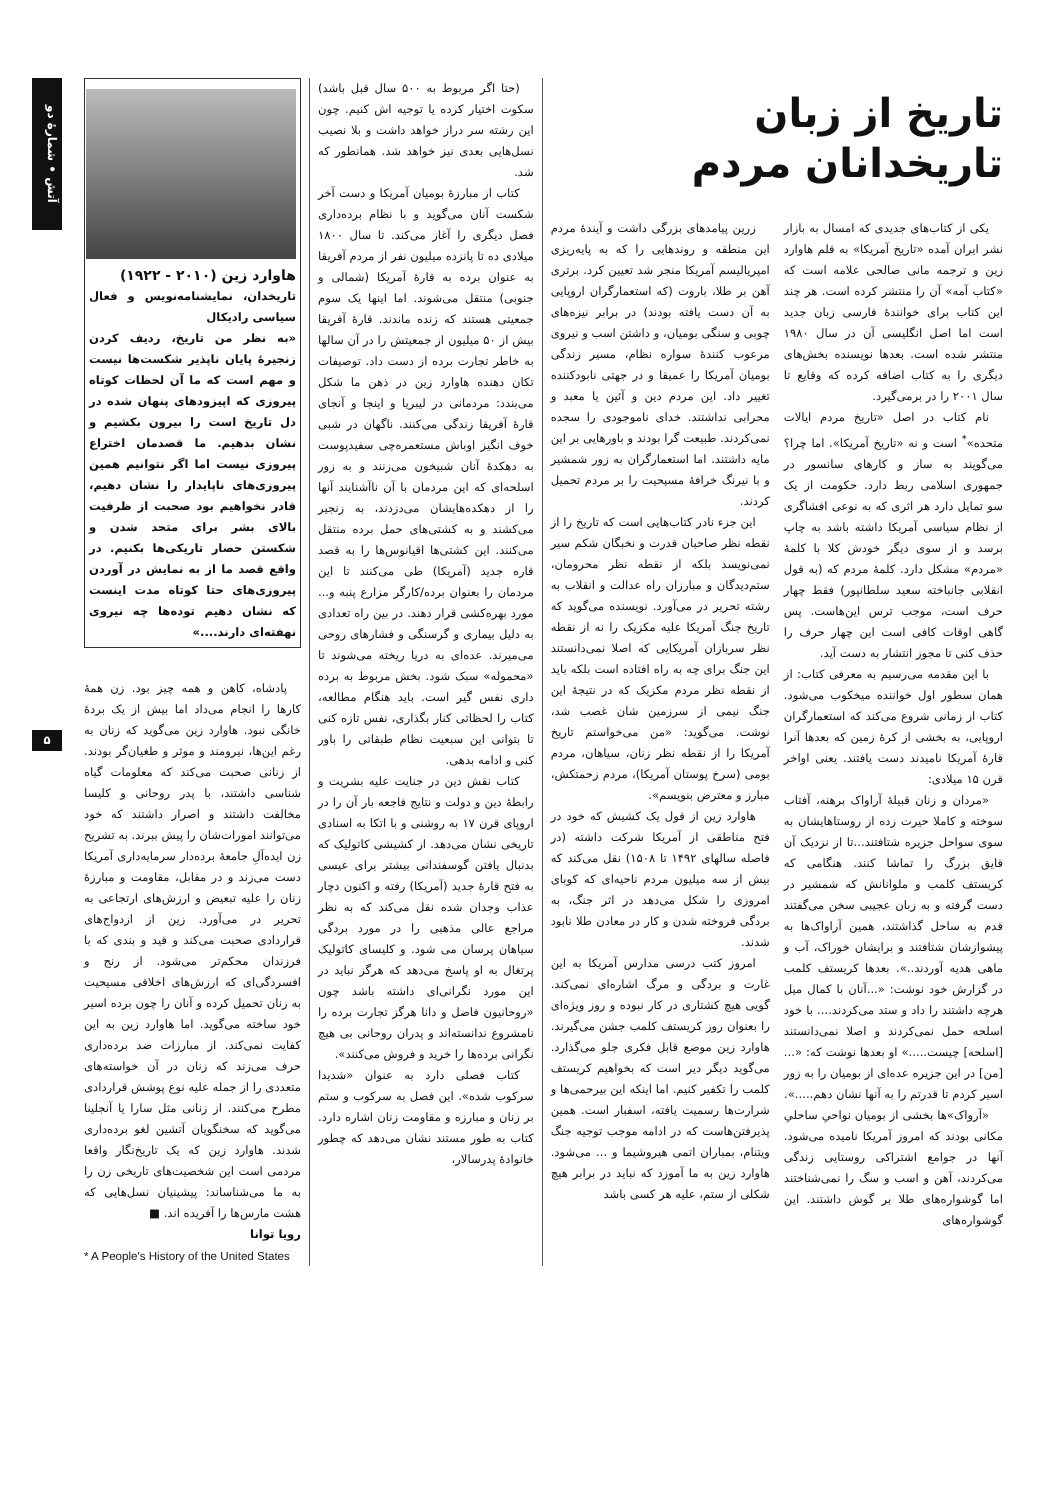آتش • شمارهٔ دو
۵
تاریخ از زبان تاریخدانان مردم
یکی از کتاب‌های جدیدی که امسال به بازار نشر ایران آمده «تاریخ آمریکا» به قلم هاوارد زین و ترجمه مانی صالحی علامه است که «کتاب آمه» آن را منتشر کرده است. هر چند این کتاب برای خوانندهٔ فارسی زبان جدید است اما اصل انگلیسی آن در سال ۱۹۸۰ منتشر شده است. بعدها نویسنده بخش‌های دیگری را به کتاب اضافه کرده که وقایع تا سال ۲۰۰۱ را در برمی‌گیرد.
نام کتاب در اصل «تاریخ مردم ایالات متحده»<sup>*</sup> است و نه «تاریخ آمریکا». اما چرا؟ می‌گویند به ساز و کارهای سانسور در جمهوری اسلامی ربط دارد. حکومت از یک سو تمایل دارد هر اثری که به نوعی افشاگری از نظام سیاسی آمریکا داشته باشد به چاپ برسد و از سوی دیگر خودش کلا با کلمهٔ «مردم» مشکل دارد. کلمهٔ مردم که (به قول انقلابی جانباخته سعید سلطانپور) فقط چهار حرف است، موجب ترس این‌هاست. پس گاهی اوقات کافی است این چهار حرف را حذف کنی تا مجوز انتشار به دست آید.
با این مقدمه می‌رسیم به معرفی کتاب: از همان سطور اول خواننده میخکوب می‌شود. کتاب از زمانی شروع می‌کند که استعمارگران اروپایی، به بخشی از کرهٔ زمین که بعدها آنرا قارهٔ آمریکا نامیدند دست یافتند. یعنی اواخر قرن ۱۵ میلادی:
«مردان و زنان قبیلهٔ آراواک برهنه، آفتاب سوخته و کاملا حیرت زده از روستاهایشان به سوی سواحل جزیره شتافتند...تا از نزدیک آن قایق بزرگ را تماشا کنند. هنگامی که کریستف کلمب و ملوانانش که شمشیر در دست گرفته و به زبان عجیبی سخن می‌گفتند قدم به ساحل گذاشتند، همین آراواک‌ها به پیشوازشان شتافتند و برایشان خوراک، آب و ماهی هدیه آوردند..». بعدها کریستف کلمب در گزارش خود نوشت: «...آنان با کمال میل هرچه داشتند را داد و ستد می‌کردند.... با خود اسلحه حمل نمی‌کردند و اصلا نمی‌دانستند [اسلحه] چیست.....» او بعدها نوشت که: «...[من] در این جزیره عده‌ای از بومیان را به زور اسیر کردم تا قدرتم را به آنها نشان دهم.....».
«آرواک»ها بخشی از بومیان نواحیِ ساحلیِ مکانی بودند که امروز آمریکا نامیده می‌شود. آنها در جوامع اشتراکی روستایی زندگی می‌کردند، آهن و اسب و سگ را نمی‌شناختند اما گوشواره‌های طلا بر گوش داشتند. این گوشواره‌های
زرین پیامدهای بزرگی داشت و آیندهٔ مردم این منطقه و روندهایی را که به پایه‌ریزی امپریالیسم آمریکا منجر شد تعیین کرد. برتری آهن بر طلا، باروت (که استعمارگران اروپایی به آن دست یافته بودند) در برابر نیزه‌های چوبی و سنگی بومیان، و داشتن اسب و نیروی مرعوب کنندهٔ سواره نظام، مسیر زندگی بومیان آمریکا را عمیقا و در جهتی نابودکننده تغییر داد. این مردم دین و آئین یا معبد و محرابی نداشتند. خدای ناموجودی را سجده نمی‌کردند. طبیعت گرا بودند و باورهایی بر این مایه داشتند. اما استعمارگران به زور شمشیر و با نیرنگ خرافهٔ مسیحیت را بر مردم تحمیل کردند.
این جزء نادر کتاب‌هایی است که تاریخ را از نقطه نظر صاحبان قدرت و نخبگان شکم سیر نمی‌نویسد بلکه از نقطه نظر محرومان، ستم‌دیدگان و مبارزان راه عدالت و انقلاب به رشته تحریر در می‌آورد. نویسنده می‌گوید که تاریخ جنگ آمریکا علیه مکزیک را نه از نقطه نظر سربازان آمریکایی که اصلا نمی‌دانستند این جنگ برای چه به راه افتاده است بلکه باید از نقطه نظر مردم مکزیک که در نتیجهٔ این جنگ نیمی از سرزمین شان غصب شد، نوشت. می‌گوید: «من می‌خواستم تاریخ آمریکا را از نقطه نظر زنان، سیاهان، مردم بومی (سرخ پوستان آمریکا)، مردم زحمتکش، مبارز و معترض بنویسم».
هاوارد زین از قول یک کشیش که خود در فتح مناطقی از آمریکا شرکت داشته (در فاصله سالهای ۱۴۹۲ تا ۱۵۰۸) نقل می‌کند که بیش از سه میلیون مردم ناحیه‌ای که کوبای امروزی را شکل می‌دهد در اثر جنگ، به بردگی فروخته شدن و کار در معادن طلا نابود شدند.
امروز کتب درسی مدارس آمریکا به این غارت و بردگی و مرگ اشاره‌ای نمی‌کند. گویی هیچ کشتاری در کار نبوده و روز ویژه‌ای را بعنوان روز کریستف کلمب جشن می‌گیرند. هاوارد زین موضع قابل فکری جلو می‌گذارد. می‌گوید دیگر دیر است که بخواهیم کریستف کلمب را تکفیر کنیم. اما اینکه این بیرحمی‌ها و شرارت‌ها رسمیت یافته، اسفبار است. همین پذیرفتن‌هاست که در ادامه موجب توجیه جنگ ویتنام، بمباران اتمی هیروشیما و ... می‌شود. هاوارد زین به ما آموزد که نباید در برابر هیچ شکلی از ستم، علیه هر کسی باشد
(حتا اگر مربوط به ۵۰۰ سال قبل باشد) سکوت اختیار کرده یا توجیه اش کنیم. چون این رشته سر دراز خواهد داشت و بلا نصیب نسل‌هایی بعدی نیز خواهد شد. همانطور که شد.
کتاب از مبارزهٔ بومیان آمریکا و دست آخر شکست آنان می‌گوید و با نظام برده‌داری فصل دیگری را آغاز می‌کند. تا سال ۱۸۰۰ میلادی ده تا پانزده میلیون نفر از مردم آفریقا به عنوان برده به قارهٔ آمریکا (شمالی و جنوبی) منتقل می‌شوند. اما اینها یک سوم جمعیتی هستند که زنده ماندند. قارهٔ آفریقا بیش از ۵۰ میلیون از جمعیتش را در آن سالها به خاطر تجارت برده از دست داد. توصیفات تکان دهنده هاوارد زین در ذهن ما شکل می‌بندد: مردمانی در لیبریا و اینجا و آنجای قارهٔ آفریقا زندگی می‌کنند. ناگهان در شبی خوف انگیز اوباش مستعمره‌چی سفیدپوست به دهکدهٔ آنان شبیخون می‌زنند و به زور اسلحه‌ای که این مردمان با آن ناآشنایند آنها را از دهکده‌هایشان می‌دزدند، به زنجیر می‌کشند و به کشتی‌های حمل برده منتقل می‌کنند. این کشتی‌ها اقیانوس‌ها را به قصد قاره جدید (آمریکا) طی می‌کنند تا این مردمان را بعنوان برده/کارگر مزارع پنبه و... مورد بهره‌کشی قرار دهند. در بین راه تعدادی به دلیل بیماری و گرسنگی و فشارهای روحی می‌میرند. عده‌ای به دریا ریخته می‌شوند تا «محموله» سبک شود. بخش مربوط به برده داری نفس گیر است. باید هنگام مطالعه، کتاب را لحظاتی کنار بگذاری، نفس تازه کنی تا بتوانی این سبعیت نظام طبقاتی را باور کنی و ادامه بدهی.
کتاب نقش دین در جنایت علیه بشریت و رابطهٔ دین و دولت و نتایج فاجعه بار آن را در اروپای قرن ۱۷ به روشنی و با اتکا به اسنادی تاریخی نشان می‌دهد. از کشیشی کاتولیک که بدنبال یافتن گوسفندانی بیشتر برای عیسی به فتح قارهٔ جدید (آمریکا) رفته و اکنون دچار عذاب وجدان شده نقل می‌کند که به نظر مراجع عالی مذهبی را در مورد بردگی سیاهان پرسان می شود. و کلیسای کاتولیک پرتغال به او پاسخ می‌دهد که هرگز نباید در این مورد نگرانی‌ای داشته باشد چون «روحانیون فاضل و دانا هرگز تجارت برده را نامشروع ندانسته‌اند و پدران روحانی بی هیچ نگرانی برده‌ها را خرید و فروش می‌کنند».
کتاب فصلی دارد به عنوان «شدیدا سرکوب شده». این فصل به سرکوب و ستم بر زنان و مبارزه و مقاومت زنان اشاره دارد. کتاب به طور مستند نشان می‌دهد که چطور خانوادهٔ پدرسالار،
هاوارد زین (۲۰۱۰ - ۱۹۲۲)
تاریخدان، نمایشنامه‌نویس و فعال سیاسی رادیکال
«به نظر من تاریخ، ردیف کردن زنجیرهٔ پایان ناپذیر شکست‌ها نیست و مهم است که ما آن لحظات کوتاه پیروزی که اپیزودهای پنهان شده در دل تاریخ است را بیرون بکشیم و نشان بدهیم. ما قصدمان اختراع پیروزی نیست اما اگر نتوانیم همین پیروزی‌های ناپایدار را نشان دهیم، قادر نخواهیم بود صحبت از ظرفیت بالای بشر برای متحد شدن و شکستن حصار تاریکی‌ها بکنیم. در واقع قصد ما از به نمایش در آوردن پیروزی‌های حتا کوتاه مدت اینست که نشان دهیم توده‌ها چه نیروی نهفته‌ای دارند....»
پادشاه، کاهن و همه چیز بود. زن همهٔ کارها را انجام می‌داد اما بیش از یک بردهٔ خانگی نبود. هاوارد زین می‌گوید که زنان به رغم این‌ها، نیرومند و موثر و طغیان‌گر بودند. از زنانی صحبت می‌کند که معلومات گیاه شناسی داشتند، با پدر روحانی و کلیسا مخالفت داشتند و اصرار داشتند که خود می‌توانند امورات‌شان را پیش ببرند. به تشریح زن ایده‌آلِ جامعهٔ برده‌دار سرمایه‌داری آمریکا دست می‌زند و در مقابل، مقاومت و مبارزهٔ زنان را علیه تبعیض و ارزش‌های ارتجاعی به تحریر در می‌آورد. زین از ازدواج‌های قراردادی صحبت می‌کند و قید و بندی که با فرزندان محکم‌تر می‌شود. از رنج و افسردگی‌ای که ارزش‌های اخلاقی مسیحیت به زنان تحمیل کرده و آنان را چون برده اسیر خود ساخته می‌گوید. اما هاوارد زین به این کفایت نمی‌کند. از مبارزات ضد برده‌داری حرف می‌زند که زنان در آن خواسته‌های متعددی را از جمله علیه نوع پوشش قراردادی مطرح می‌کنند. از زنانی مثل سارا یا آنجلینا می‌گوید که سخنگویان آتشین لغو برده‌داری شدند. هاوارد زین که یک تاریخ‌نگار واقعا مردمی است این شخصیت‌های تاریخی زن را به ما می‌شناساند: پیشینیان نسل‌هایی که هشت مارس‌ها را آفریده اند. ■
رویا توانا
* A People's History of the United States